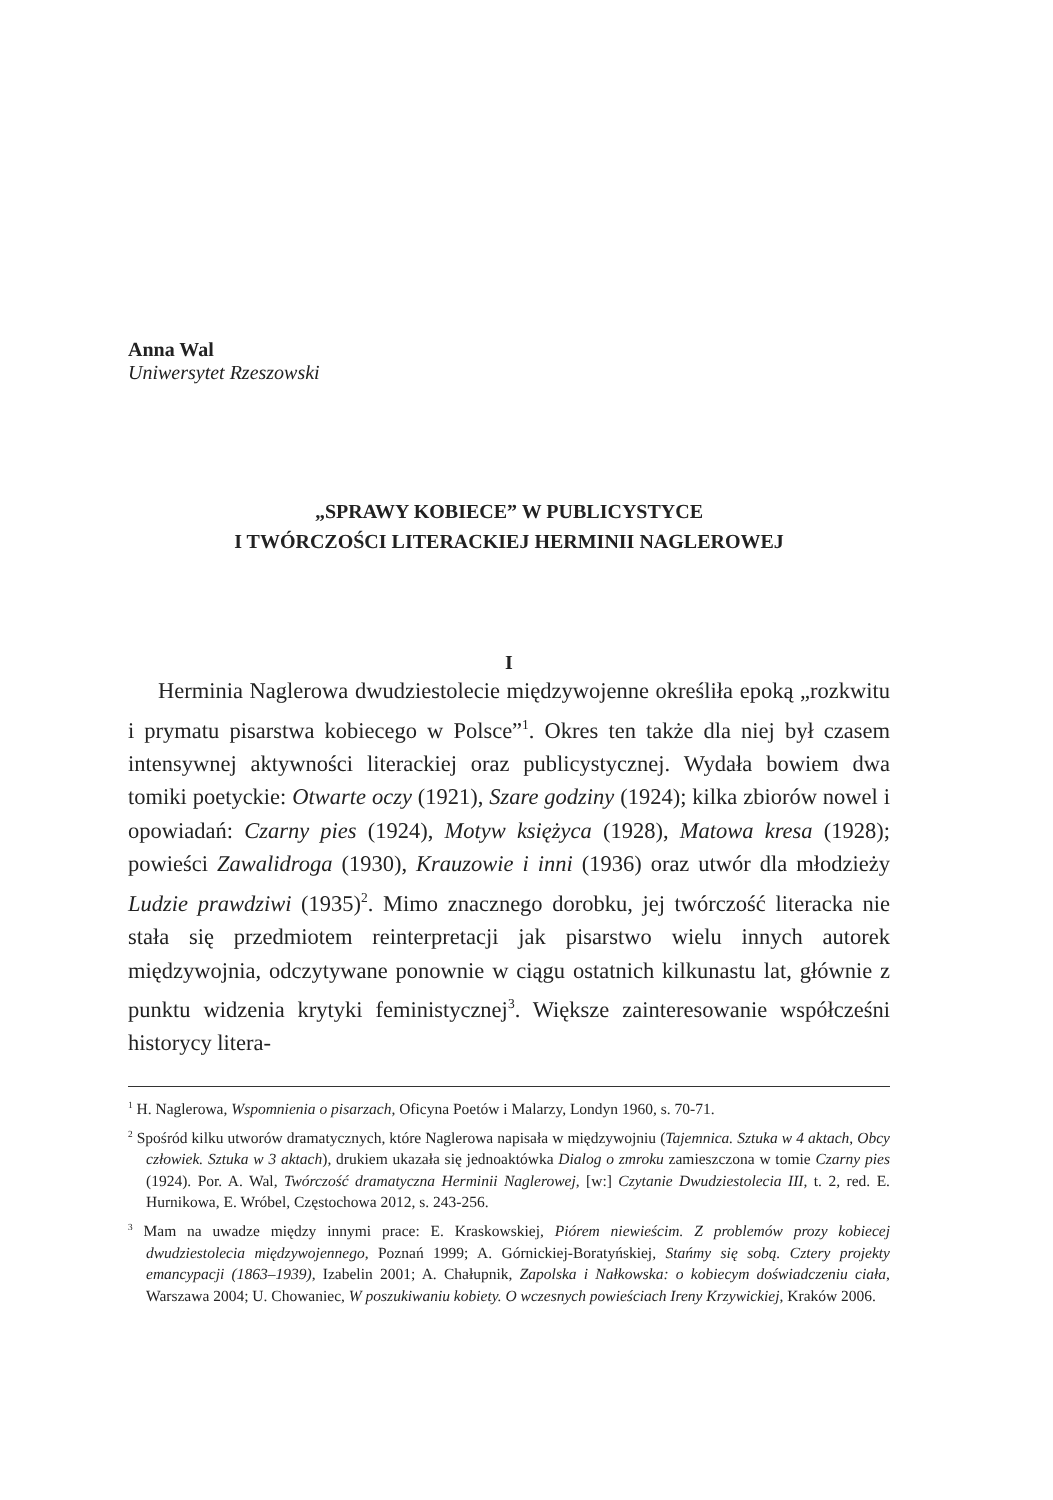Anna Wal
Uniwersytet Rzeszowski
„SPRAWY KOBIECE” W PUBLICYSTYCE
I TWÓRCZOŚCI LITERACKIEJ HERMINII NAGLEROWEJ
I
Herminia Naglerowa dwudziestolecie międzywojenne określiła epoką „rozkwitu i prymatu pisarstwa kobiecego w Polsce”<sup>1</sup>. Okres ten także dla niej był czasem intensywnej aktywności literackiej oraz publicystycznej. Wydała bowiem dwa tomiki poetyckie: Otwarte oczy (1921), Szare godziny (1924); kilka zbiorów nowel i opowiadań: Czarny pies (1924), Motyw księżyca (1928), Matowa kresa (1928); powieści Zawalidroga (1930), Krauzowie i inni (1936) oraz utwór dla młodzieży Ludzie prawdziwi (1935)<sup>2</sup>. Mimo znacznego dorobku, jej twórczość literacka nie stała się przedmiotem reinterpretacji jak pisarstwo wielu innych autorek międzywojnia, odczytywane ponownie w ciągu ostatnich kilkunastu lat, głównie z punktu widzenia krytyki feministycznej<sup>3</sup>. Większe zainteresowanie współcześni historycy litera-
<sup>1</sup> H. Naglerowa, Wspomnienia o pisarzach, Oficyna Poetów i Malarzy, Londyn 1960, s. 70-71.
<sup>2</sup> Spośród kilku utworów dramatycznych, które Naglerowa napisała w międzywojniu (Tajemnica. Sztuka w 4 aktach, Obcy człowiek. Sztuka w 3 aktach), drukiem ukazała się jednoaktówka Dialog o zmroku zamieszczona w tomie Czarny pies (1924). Por. A. Wal, Twórczość dramatyczna Herminii Naglerowej, [w:] Czytanie Dwudziestolecia III, t. 2, red. E. Hurnikowa, E. Wróbel, Częstochowa 2012, s. 243-256.
<sup>3</sup> Mam na uwadze między innymi prace: E. Kraskowskiej, Piórem niewieścim. Z problemów prozy kobiecej dwudziestolecia międzywojennego, Poznań 1999; A. Górnickiej-Boratyńskiej, Stańmy się sobą. Cztery projekty emancypacji (1863–1939), Izabelin 2001; A. Chałupnik, Zapolska i Nałkowska: o kobiecym doświadczeniu ciała, Warszawa 2004; U. Chowaniec, W poszukiwaniu kobiety. O wczesnych powieściach Ireny Krzywickiej, Kraków 2006.